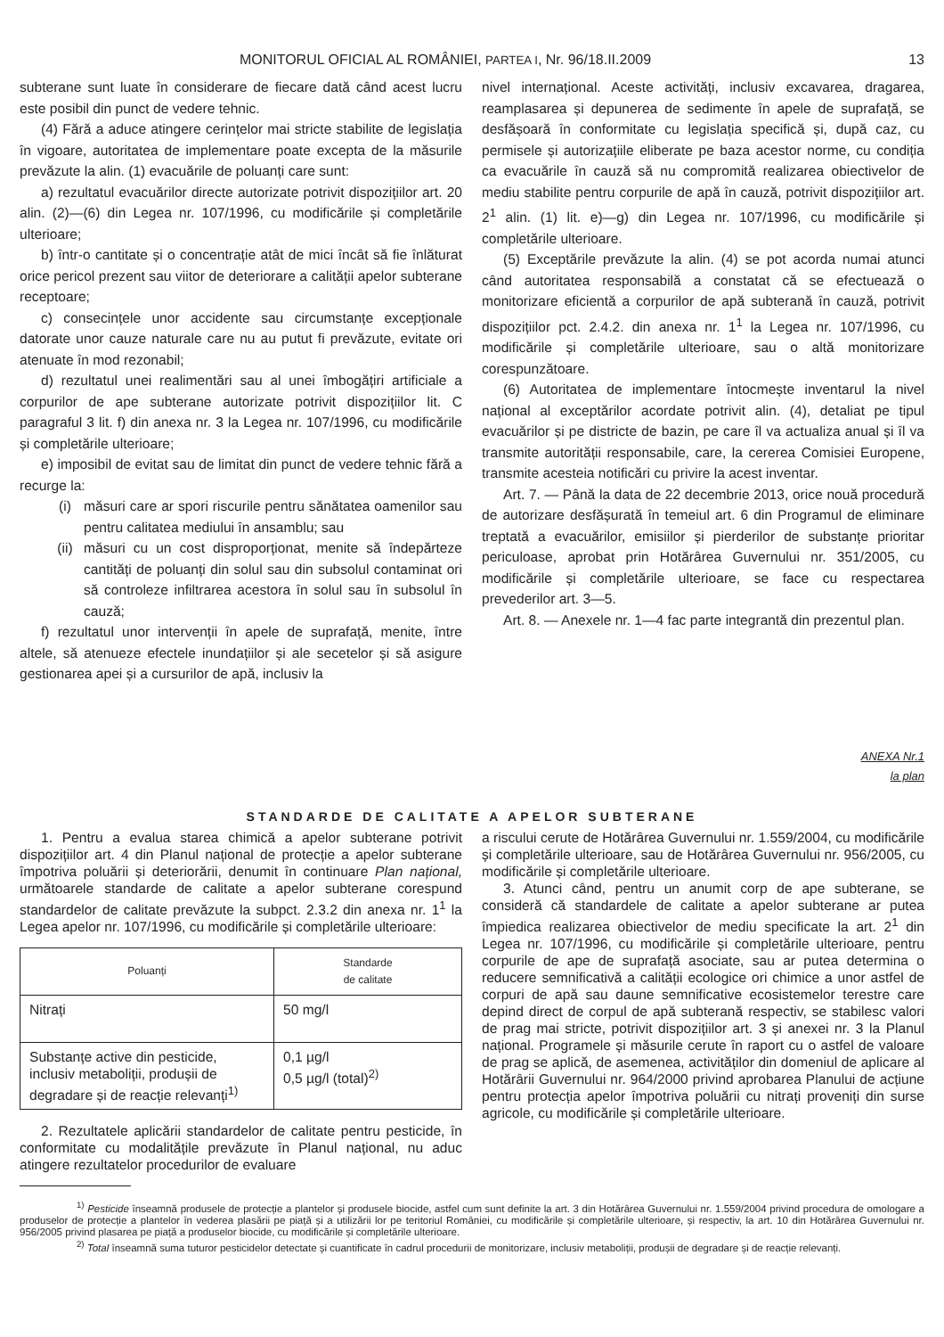MONITORUL OFICIAL AL ROMÂNIEI, PARTEA I, Nr. 96/18.II.2009 13
subterane sunt luate în considerare de fiecare dată când acest lucru este posibil din punct de vedere tehnic.
(4) Fără a aduce atingere cerințelor mai stricte stabilite de legislația în vigoare, autoritatea de implementare poate excepta de la măsurile prevăzute la alin. (1) evacuările de poluanți care sunt:
a) rezultatul evacuărilor directe autorizate potrivit dispozițiilor art. 20 alin. (2)—(6) din Legea nr. 107/1996, cu modificările și completările ulterioare;
b) într-o cantitate și o concentrație atât de mici încât să fie înlăturat orice pericol prezent sau viitor de deteriorare a calității apelor subterane receptoare;
c) consecințele unor accidente sau circumstanțe excepționale datorate unor cauze naturale care nu au putut fi prevăzute, evitate ori atenuate în mod rezonabil;
d) rezultatul unei realimentări sau al unei îmbogățiri artificiale a corpurilor de ape subterane autorizate potrivit dispozițiilor lit. C paragraful 3 lit. f) din anexa nr. 3 la Legea nr. 107/1996, cu modificările și completările ulterioare;
e) imposibil de evitat sau de limitat din punct de vedere tehnic fără a recurge la:
(i) măsuri care ar spori riscurile pentru sănătatea oamenilor sau pentru calitatea mediului în ansamblu; sau
(ii) măsuri cu un cost disproporționat, menite să îndepărteze cantități de poluanți din solul sau din subsolul contaminat ori să controleze infiltrarea acestora în solul sau în subsolul în cauză;
f) rezultatul unor intervenții în apele de suprafață, menite, între altele, să atenueze efectele inundațiilor și ale secetelor și să asigure gestionarea apei și a cursurilor de apă, inclusiv la
nivel internațional. Aceste activități, inclusiv excavarea, dragarea, reamplasarea și depunerea de sedimente în apele de suprafață, se desfășoară în conformitate cu legislația specifică și, după caz, cu permisele și autorizațiile eliberate pe baza acestor norme, cu condiția ca evacuările în cauză să nu compromită realizarea obiectivelor de mediu stabilite pentru corpurile de apă în cauză, potrivit dispozițiilor art. 2<sup>1</sup> alin. (1) lit. e)—g) din Legea nr. 107/1996, cu modificările și completările ulterioare.
(5) Exceptările prevăzute la alin. (4) se pot acorda numai atunci când autoritatea responsabilă a constatat că se efectuează o monitorizare eficientă a corpurilor de apă subterană în cauză, potrivit dispozițiilor pct. 2.4.2. din anexa nr. 1<sup>1</sup> la Legea nr. 107/1996, cu modificările și completările ulterioare, sau o altă monitorizare corespunzătoare.
(6) Autoritatea de implementare întocmește inventarul la nivel național al exceptărilor acordate potrivit alin. (4), detaliat pe tipul evacuărilor și pe districte de bazin, pe care îl va actualiza anual și îl va transmite autorității responsabile, care, la cererea Comisiei Europene, transmite acesteia notificări cu privire la acest inventar.
Art. 7. — Până la data de 22 decembrie 2013, orice nouă procedură de autorizare desfășurată în temeiul art. 6 din Programul de eliminare treptată a evacuărilor, emisiilor și pierderilor de substanțe prioritar periculoase, aprobat prin Hotărârea Guvernului nr. 351/2005, cu modificările și completările ulterioare, se face cu respectarea prevederilor art. 3—5.
Art. 8. — Anexele nr. 1—4 fac parte integrantă din prezentul plan.
ANEXA Nr.1
la plan
STANDARDE DE CALITATE A APELOR SUBTERANE
1. Pentru a evalua starea chimică a apelor subterane potrivit dispozițiilor art. 4 din Planul național de protecție a apelor subterane împotriva poluării și deteriorării, denumit în continuare Plan național, următoarele standarde de calitate a apelor subterane corespund standardelor de calitate prevăzute la subpct. 2.3.2 din anexa nr. 1<sup>1</sup> la Legea apelor nr. 107/1996, cu modificările și completările ulterioare:
| Poluanți | Standarde de calitate |
| --- | --- |
| Nitrați | 50 mg/l |
| Substanțe active din pesticide, inclusiv metaboliții, produșii de degradare și de reacție relevanți<sup>1)</sup> | 0,1 µg/l 0,5 µg/l (total)<sup>2)</sup> |
2. Rezultatele aplicării standardelor de calitate pentru pesticide, în conformitate cu modalitățile prevăzute în Planul național, nu aduc atingere rezultatelor procedurilor de evaluare
a riscului cerute de Hotărârea Guvernului nr. 1.559/2004, cu modificările și completările ulterioare, sau de Hotărârea Guvernului nr. 956/2005, cu modificările și completările ulterioare.
3. Atunci când, pentru un anumit corp de ape subterane, se consideră că standardele de calitate a apelor subterane ar putea împiedica realizarea obiectivelor de mediu specificate la art. 2<sup>1</sup> din Legea nr. 107/1996, cu modificările și completările ulterioare, pentru corpurile de ape de suprafață asociate, sau ar putea determina o reducere semnificativă a calității ecologice ori chimice a unor astfel de corpuri de apă sau daune semnificative ecosistemelor terestre care depind direct de corpul de apă subterană respectiv, se stabilesc valori de prag mai stricte, potrivit dispozițiilor art. 3 și anexei nr. 3 la Planul național. Programele și măsurile cerute în raport cu o astfel de valoare de prag se aplică, de asemenea, activităților din domeniul de aplicare al Hotărârii Guvernului nr. 964/2000 privind aprobarea Planului de acțiune pentru protecția apelor împotriva poluării cu nitrați proveniți din surse agricole, cu modificările și completările ulterioare.
<sup>1)</sup> Pesticide înseamnă produsele de protecție a plantelor și produsele biocide, astfel cum sunt definite la art. 3 din Hotărârea Guvernului nr. 1.559/2004 privind procedura de omologare a produselor de protecție a plantelor în vederea plasării pe piață și a utilizării lor pe teritoriul României, cu modificările și completările ulterioare, și respectiv, la art. 10 din Hotărârea Guvernului nr. 956/2005 privind plasarea pe piață a produselor biocide, cu modificările și completările ulterioare.
<sup>2)</sup> Total înseamnă suma tuturor pesticidelor detectate și cuantificate în cadrul procedurii de monitorizare, inclusiv metaboliții, produșii de degradare și de reacție relevanți.